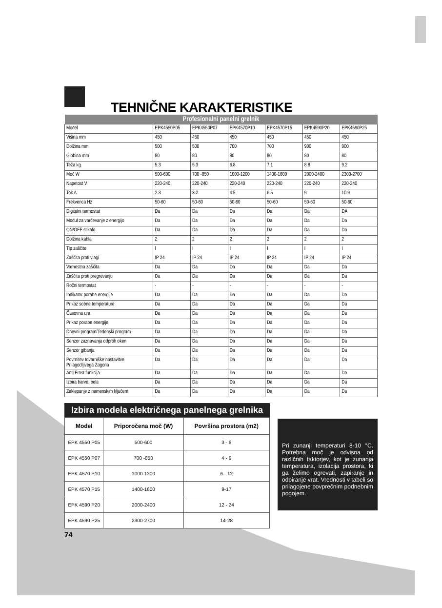TEHNIČNE KARAKTERISTIKE
| Profesionalni panelni grelnik | | | | | | |
| --- | --- | --- | --- | --- | --- | --- |
| Model | EPK4550P05 | EPK4550P07 | EPK4570P10 | EPK4570P15 | EPK4590P20 | EPK4590P25 |
| Višina mm | 450 | 450 | 450 | 450 | 450 | 450 |
| Dolžina mm | 500 | 500 | 700 | 700 | 900 | 900 |
| Globina mm | 80 | 80 | 80 | 80 | 80 | 80 |
| Teža kg | 5.3 | 5.3 | 6.8 | 7.1 | 8.8 | 9.2 |
| Moč W | 500-600 | 700 -850 | 1000-1200 | 1400-1600 | 2000-2400 | 2300-2700 |
| Napetost V | 220-240 | 220-240 | 220-240 | 220-240 | 220-240 | 220-240 |
| Tok A | 2.3 | 3.2 | 4.5 | 6.5 | 9 | 10.9 |
| Frekvenca Hz | 50-60 | 50-60 | 50-60 | 50-60 | 50-60 | 50-60 |
| Digitalni termostat | Da | Da | Da | Da | Da | DA |
| Modul za varčevanje z energijo | Da | Da | Da | Da | Da | Da |
| ON/OFF stikalo | Da | Da | Da | Da | Da | Da |
| Dolžina kabla | 2 | 2 | 2 | 2 | 2 | 2 |
| Tip zaščite | I | I | I | I | I | I |
| Zaščita proti vlagi | IP 24 | IP 24 | IP 24 | IP 24 | IP 24 | IP 24 |
| Varnostna zaščita | Da | Da | Da | Da | Da | Da |
| Zaščita proti pregrevanju | Da | Da | Da | Da | Da | Da |
| Ročni termostat | - | - | - | - | - | - |
| Indikator porabe energije | Da | Da | Da | Da | Da | Da |
| Prikaz sobne temperature | Da | Da | Da | Da | Da | Da |
| Časovna ura | Da | Da | Da | Da | Da | Da |
| Prikaz porabe energije | Da | Da | Da | Da | Da | Da |
| Dnevni program/Tedenski program | Da | Da | Da | Da | Da | Da |
| Senzor zaznavanja odprtih oken | Da | Da | Da | Da | Da | Da |
| Senzor gibanja | Da | Da | Da | Da | Da | Da |
| Povrnitev tovarniške nastavitve Prilagodljivega Zagona | Da | Da | Da | Da | Da | Da |
| Anti Frost funkcija | Da | Da | Da | Da | Da | Da |
| Izbira barve: bela | Da | Da | Da | Da | Da | Da |
| Zaklepanje z namenskim ključem | Da | Da | Da | Da | Da | Da |
Izbira modela električnega panelnega grelnika
| Model | Priporočena moč (W) | Površina prostora (m2) |
| --- | --- | --- |
| EPK 4550 P05 | 500-600 | 3 - 6 |
| EPK 4550 P07 | 700 -850 | 4 - 9 |
| EPK 4570 P10 | 1000-1200 | 6 - 12 |
| EPK 4570 P15 | 1400-1600 | 9-17 |
| EPK 4590 P20 | 2000-2400 | 12 - 24 |
| EPK 4590 P25 | 2300-2700 | 14-28 |
Pri zunanji temperaturi 8-10 °C. Potrebna moč je odvisna od različnih faktorjev, kot je zunanja temperatura, izolacija prostora, ki ga želimo ogrevati, zapiranje in odpiranje vrat. Vrednosti v tabeli so prilagojene povprečnim podnebnim pogojem.
74